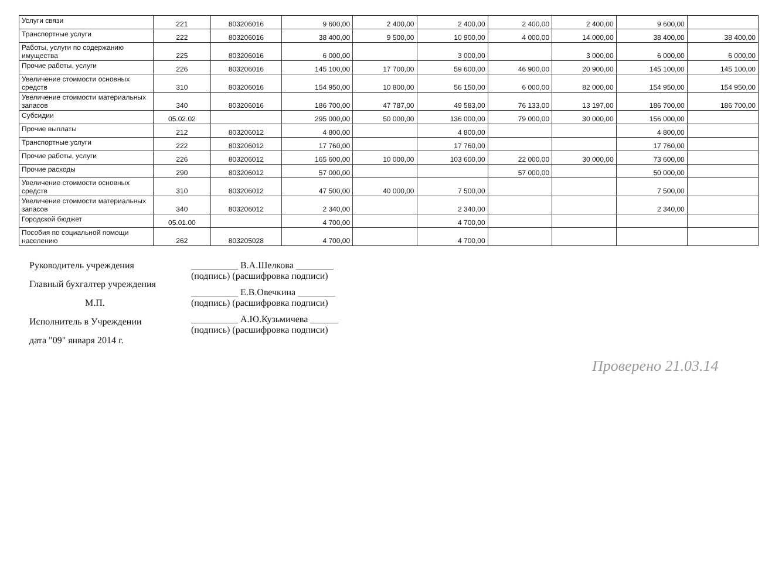| Услуги связи | 221 | 803206016 | 9 600,00 | 2 400,00 | 2 400,00 | 2 400,00 | 2 400,00 | 9 600,00 | |
| Транспортные услуги | 222 | 803206016 | 38 400,00 | 9 500,00 | 10 900,00 | 4 000,00 | 14 000,00 | 38 400,00 | 38 400,00 |
| Работы, услуги по содержанию имущества | 225 | 803206016 | 6 000,00 | | 3 000,00 | | 3 000,00 | 6 000,00 | 6 000,00 |
| Прочие работы, услуги | 226 | 803206016 | 145 100,00 | 17 700,00 | 59 600,00 | 46 900,00 | 20 900,00 | 145 100,00 | 145 100,00 |
| Увеличение стоимости основных средств | 310 | 803206016 | 154 950,00 | 10 800,00 | 56 150,00 | 6 000,00 | 82 000,00 | 154 950,00 | 154 950,00 |
| Увеличение стоимости материальных запасов | 340 | 803206016 | 186 700,00 | 47 787,00 | 49 583,00 | 76 133,00 | 13 197,00 | 186 700,00 | 186 700,00 |
| Субсидии | 05.02.02 | | 295 000,00 | 50 000,00 | 136 000,00 | 79 000,00 | 30 000,00 | 156 000,00 | |
| Прочие выплаты | 212 | 803206012 | 4 800,00 | | 4 800,00 | | | 4 800,00 | |
| Транспортные услуги | 222 | 803206012 | 17 760,00 | | 17 760,00 | | | 17 760,00 | |
| Прочие работы, услуги | 226 | 803206012 | 165 600,00 | 10 000,00 | 103 600,00 | 22 000,00 | 30 000,00 | 73 600,00 | |
| Прочие расходы | 290 | 803206012 | 57 000,00 | | | 57 000,00 | | 50 000,00 | |
| Увеличение стоимости основных средств | 310 | 803206012 | 47 500,00 | 40 000,00 | 7 500,00 | | | 7 500,00 | |
| Увеличение стоимости материальных запасов | 340 | 803206012 | 2 340,00 | | 2 340,00 | | | 2 340,00 | |
| Городской бюджет | 05.01.00 | | 4 700,00 | | 4 700,00 | | | | |
| Пособия по социальной помощи населению | 262 | 803205028 | 4 700,00 | | 4 700,00 | | | | |
Руководитель учреждения
Главный бухгалтер учреждения
М.П.
Исполнитель в Учреждении
дата "09" января 2014 г.
__________ В.А.Шелкова ________
(подпись) (расшифровка подписи)
__________ Е.В.Овечкина ________
(подпись) (расшифровка подписи)
__________ А.Ю.Кузьмичева ______
(подпись) (расшифровка подписи)
Проверено 21.03.14